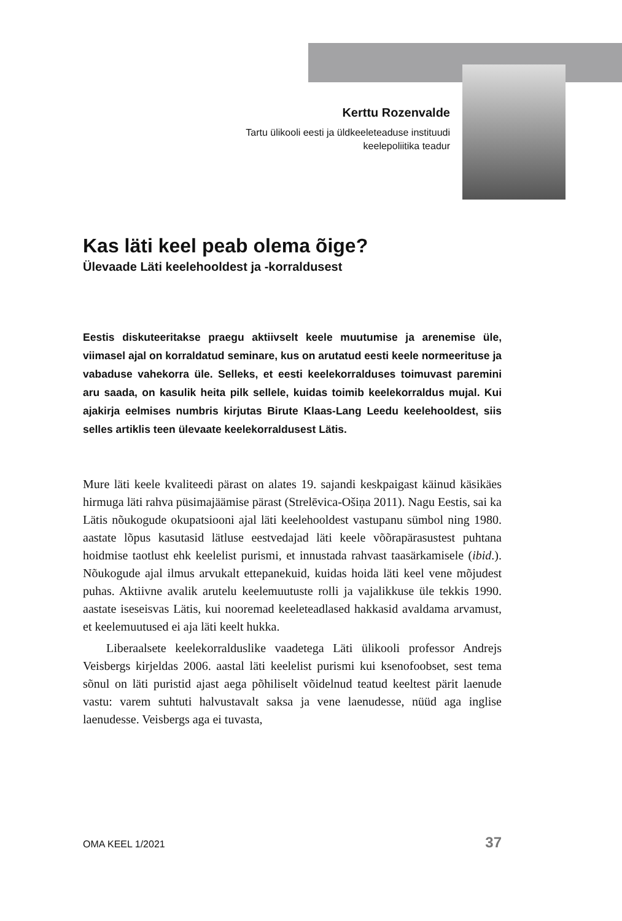Kerttu Rozenvalde
Tartu ülikooli eesti ja üldkeeleteaduse instituudi
keelepoliitika teadur
Kas läti keel peab olema õige?
Ülevaade Läti keelehooldest ja -korraldusest
Eestis diskuteeritakse praegu aktiivselt keele muutumise ja arenemise üle, viimasel ajal on korraldatud seminare, kus on arutatud eesti keele normeerituse ja vabaduse vahekorra üle. Selleks, et eesti keelekorralduses toimuvast paremini aru saada, on kasulik heita pilk sellele, kuidas toimib keelekorraldus mujal. Kui ajakirja eelmises numbris kirjutas Birute Klaas-Lang Leedu keelehooldest, siis selles artiklis teen ülevaate keelekorraldusest Lätis.
Mure läti keele kvaliteedi pärast on alates 19. sajandi keskpaigast käinud käsikäes hirmuga läti rahva püsimajäämise pärast (Strelēvica-Ošiņa 2011). Nagu Eestis, sai ka Lätis nõukogude okupatsiooni ajal läti keelehooldest vastupanu sümbol ning 1980. aastate lõpus kasutasid lätluse eestvedajad läti keele võõrapärasustest puhtana hoidmise taotlust ehk keelelist purismi, et innustada rahvast taasärkamisele (ibid.). Nõukogude ajal ilmus arvukalt ettepanekuid, kuidas hoida läti keel vene mõjudest puhas. Aktiivne avalik arutelu keelemuutuste rolli ja vajalikkuse üle tekkis 1990. aastate iseseisvas Lätis, kui nooremad keeleteadlased hakkasid avaldama arvamust, et keelemuutused ei aja läti keelt hukka.
Liberaalsete keelekorralduslike vaadetega Läti ülikooli professor Andrejs Veisbergs kirjeldas 2006. aastal läti keelelist purismi kui ksenofoobset, sest tema sõnul on läti puristid ajast aega põhiliselt võidelnud teatud keeltest pärit laenude vastu: varem suhtuti halvustavalt saksa ja vene laenudesse, nüüd aga inglise laenudesse. Veisbergs aga ei tuvasta,
OMA KEEL 1/2021 37